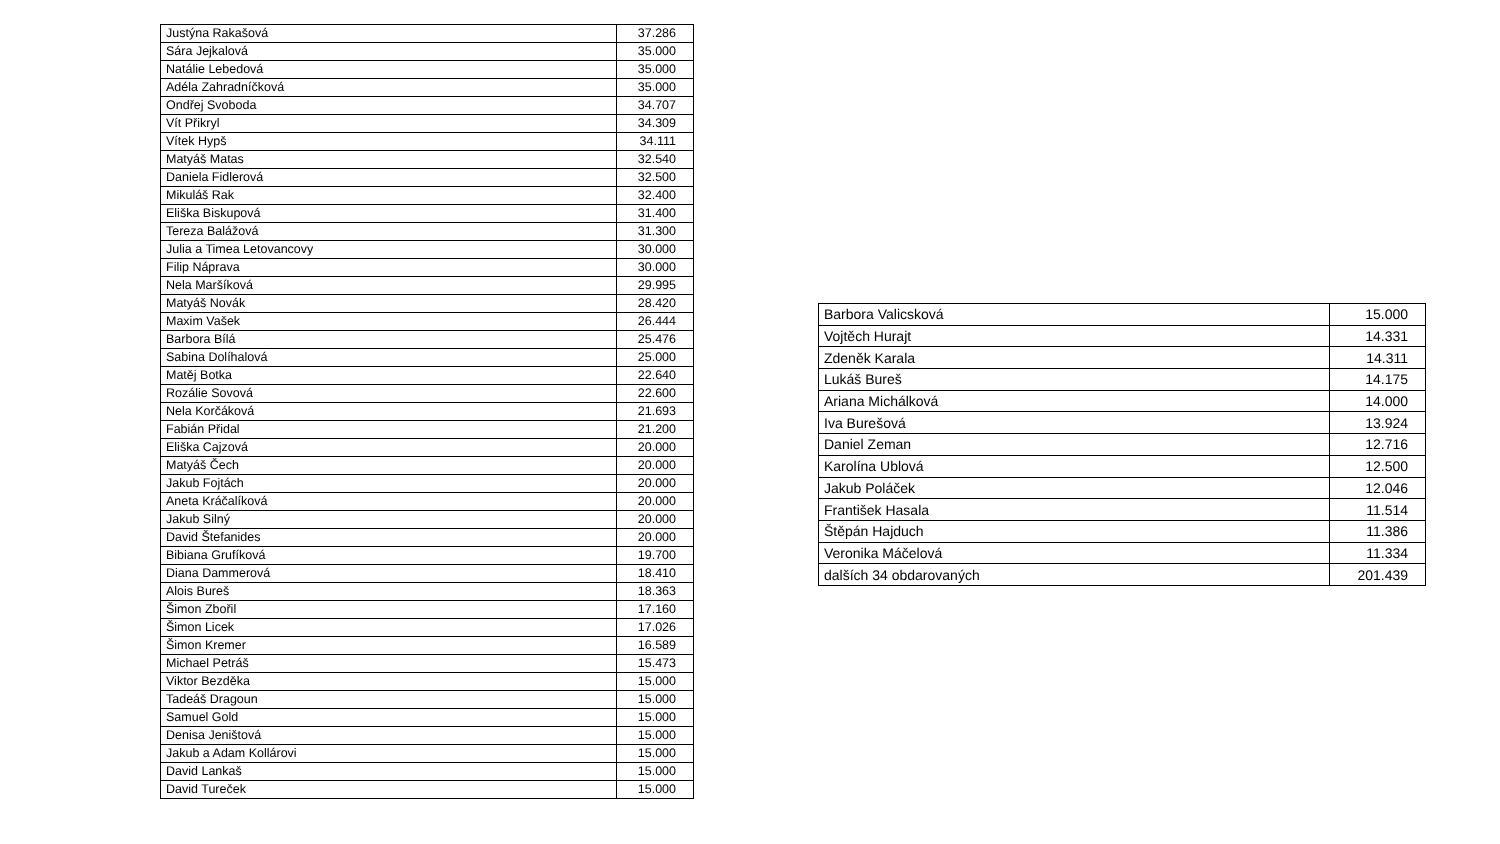| Justýna Rakašová | 37.286 |
| Sára Jejkalová | 35.000 |
| Natálie Lebedová | 35.000 |
| Adéla Zahradníčková | 35.000 |
| Ondřej Svoboda | 34.707 |
| Vít Přikryl | 34.309 |
| Vítek Hypš | 34.111 |
| Matyáš Matas | 32.540 |
| Daniela Fidlerová | 32.500 |
| Mikuláš Rak | 32.400 |
| Eliška Biskupová | 31.400 |
| Tereza Balážová | 31.300 |
| Julia a Timea Letovancovy | 30.000 |
| Filip Náprava | 30.000 |
| Nela Maršíková | 29.995 |
| Matyáš Novák | 28.420 |
| Maxim Vašek | 26.444 |
| Barbora Bílá | 25.476 |
| Sabina Dolíhalová | 25.000 |
| Matěj Botka | 22.640 |
| Rozálie Sovová | 22.600 |
| Nela Korčáková | 21.693 |
| Fabián Přidal | 21.200 |
| Eliška Cajzová | 20.000 |
| Matyáš Čech | 20.000 |
| Jakub Fojtách | 20.000 |
| Aneta Kráčalíková | 20.000 |
| Jakub Silný | 20.000 |
| David Štefanides | 20.000 |
| Bibiana Grufíková | 19.700 |
| Diana Dammerová | 18.410 |
| Alois Bureš | 18.363 |
| Šimon Zbořil | 17.160 |
| Šimon Licek | 17.026 |
| Šimon Kremer | 16.589 |
| Michael Petráš | 15.473 |
| Viktor Bezděka | 15.000 |
| Tadeáš Dragoun | 15.000 |
| Samuel Gold | 15.000 |
| Denisa Jeništová | 15.000 |
| Jakub a Adam Kollárovi | 15.000 |
| David Lankaš | 15.000 |
| David Tureček | 15.000 |
| Barbora Valicsková | 15.000 |
| Vojtěch Hurajt | 14.331 |
| Zdeněk Karala | 14.311 |
| Lukáš Bureš | 14.175 |
| Ariana Michálková | 14.000 |
| Iva Burešová | 13.924 |
| Daniel Zeman | 12.716 |
| Karolína Ublová | 12.500 |
| Jakub Poláček | 12.046 |
| František Hasala | 11.514 |
| Štěpán Hajduch | 11.386 |
| Veronika Máčelová | 11.334 |
| dalších 34 obdarovaných | 201.439 |